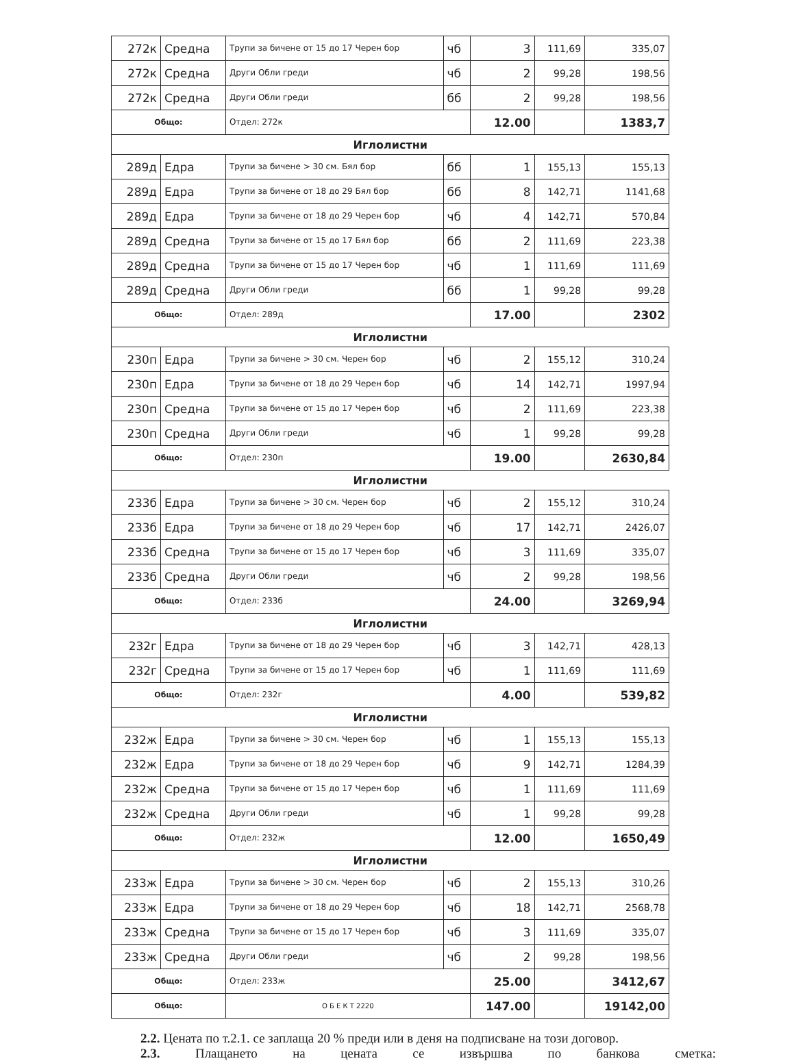| 272к | Средна | Трупи за бичене от 15 до 17 Черен бор | чб | 3 | 111,69 | 335,07 |
| 272к | Средна | Други Обли греди | чб | 2 | 99,28 | 198,56 |
| 272к | Средна | Други Обли греди | бб | 2 | 99,28 | 198,56 |
| Общо: | | Отдел: 272к | | 12.00 | | 1383,7 |
| Иглолистни | | | | | | |
| 289д | Едра | Трупи за бичене > 30 см. Бял бор | бб | 1 | 155,13 | 155,13 |
| 289д | Едра | Трупи за бичене от 18 до 29 Бял бор | бб | 8 | 142,71 | 1141,68 |
| 289д | Едра | Трупи за бичене от 18 до 29 Черен бор | чб | 4 | 142,71 | 570,84 |
| 289д | Средна | Трупи за бичене от 15 до 17 Бял бор | бб | 2 | 111,69 | 223,38 |
| 289д | Средна | Трупи за бичене от 15 до 17 Черен бор | чб | 1 | 111,69 | 111,69 |
| 289д | Средна | Други Обли греди | бб | 1 | 99,28 | 99,28 |
| Общо: | | Отдел: 289д | | 17.00 | | 2302 |
| Иглолистни | | | | | | |
| 230п | Едра | Трупи за бичене > 30 см. Черен бор | чб | 2 | 155,12 | 310,24 |
| 230п | Едра | Трупи за бичене от 18 до 29 Черен бор | чб | 14 | 142,71 | 1997,94 |
| 230п | Средна | Трупи за бичене от 15 до 17 Черен бор | чб | 2 | 111,69 | 223,38 |
| 230п | Средна | Други Обли греди | чб | 1 | 99,28 | 99,28 |
| Общо: | | Отдел: 230п | | 19.00 | | 2630,84 |
| Иглолистни | | | | | | |
| 233б | Едра | Трупи за бичене > 30 см. Черен бор | чб | 2 | 155,12 | 310,24 |
| 233б | Едра | Трупи за бичене от 18 до 29 Черен бор | чб | 17 | 142,71 | 2426,07 |
| 233б | Средна | Трупи за бичене от 15 до 17 Черен бор | чб | 3 | 111,69 | 335,07 |
| 233б | Средна | Други Обли греди | чб | 2 | 99,28 | 198,56 |
| Общо: | | Отдел: 233б | | 24.00 | | 3269,94 |
| Иглолистни | | | | | | |
| 232г | Едра | Трупи за бичене от 18 до 29 Черен бор | чб | 3 | 142,71 | 428,13 |
| 232г | Средна | Трупи за бичене от 15 до 17 Черен бор | чб | 1 | 111,69 | 111,69 |
| Общо: | | Отдел: 232г | | 4.00 | | 539,82 |
| Иглолистни | | | | | | |
| 232ж | Едра | Трупи за бичене > 30 см. Черен бор | чб | 1 | 155,13 | 155,13 |
| 232ж | Едра | Трупи за бичене от 18 до 29 Черен бор | чб | 9 | 142,71 | 1284,39 |
| 232ж | Средна | Трупи за бичене от 15 до 17 Черен бор | чб | 1 | 111,69 | 111,69 |
| 232ж | Средна | Други Обли греди | чб | 1 | 99,28 | 99,28 |
| Общо: | | Отдел: 232ж | | 12.00 | | 1650,49 |
| Иглолистни | | | | | | |
| 233ж | Едра | Трупи за бичене > 30 см. Черен бор | чб | 2 | 155,13 | 310,26 |
| 233ж | Едра | Трупи за бичене от 18 до 29 Черен бор | чб | 18 | 142,71 | 2568,78 |
| 233ж | Средна | Трупи за бичене от 15 до 17 Черен бор | чб | 3 | 111,69 | 335,07 |
| 233ж | Средна | Други Обли греди | чб | 2 | 99,28 | 198,56 |
| Общо: | | Отдел: 233ж | | 25.00 | | 3412,67 |
| Общо: | | О Б Е К Т 2220 | | 147.00 | | 19142,00 |
2.2. Цената по т.2.1. се заплаща 20 % преди или в деня на подписване на този договор.
2.3. Плащането на цената се извършва по банкова сметка: